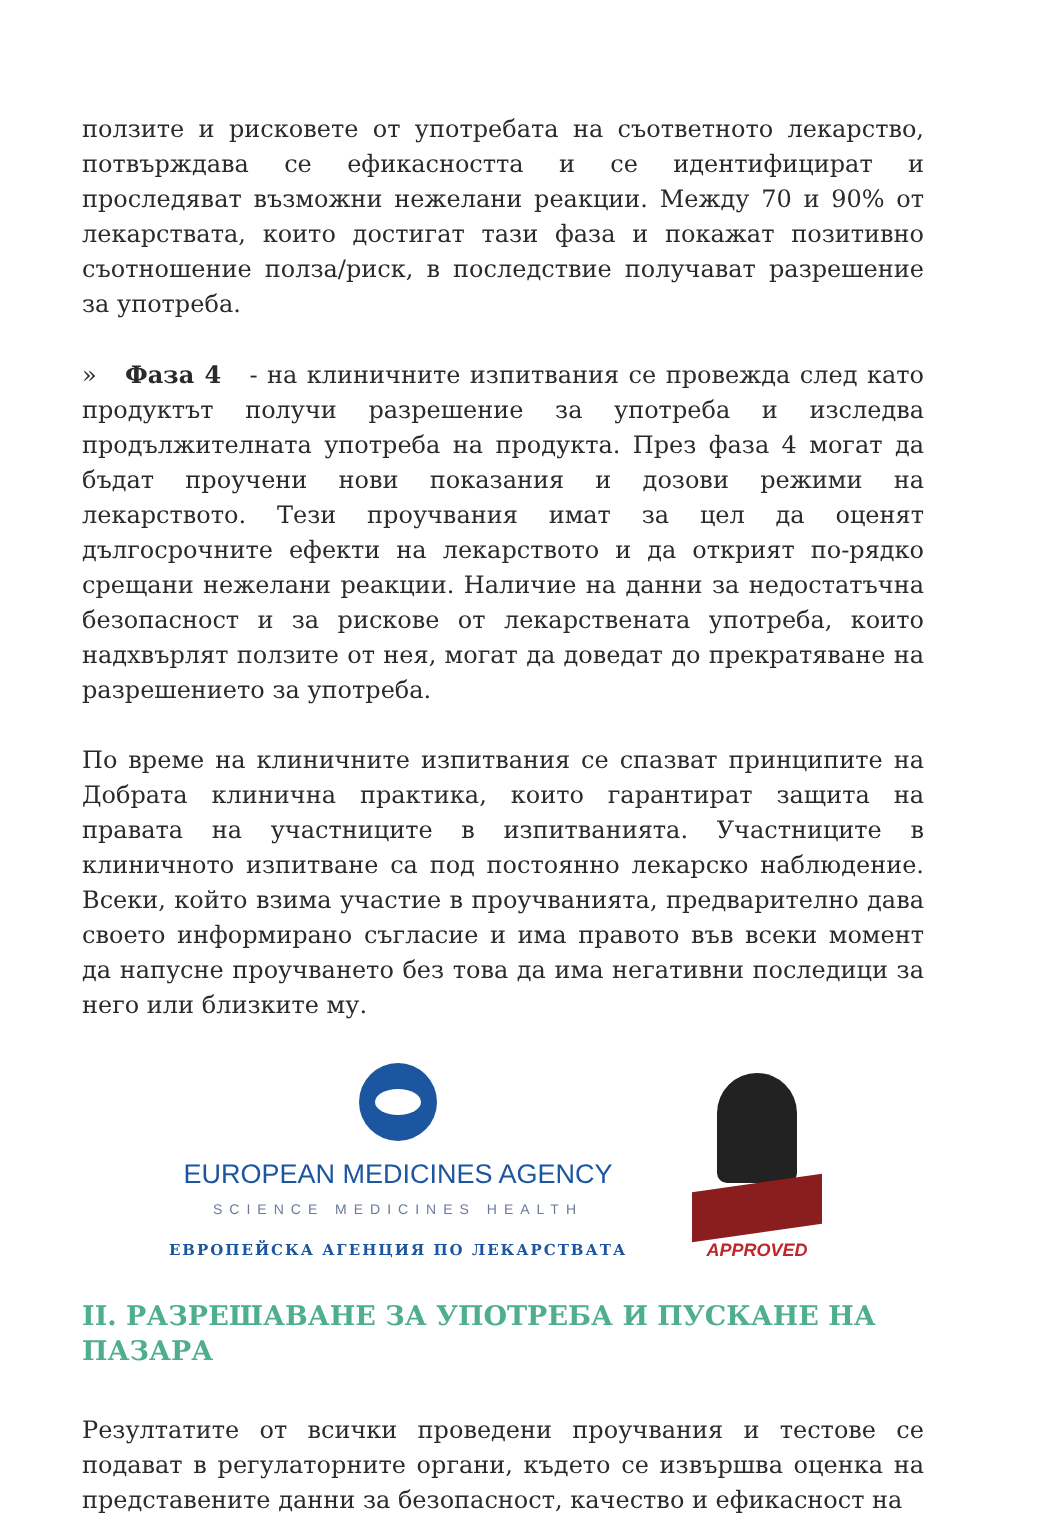ползите и рисковете от употребата на съответното лекарство, потвърждава се ефикасността и се идентифицират и проследяват възможни нежелани реакции. Между 70 и 90% от лекарствата, които достигат тази фаза и покажат позитивно съотношение полза/риск, в последствие получават разрешение за употреба.
» Фаза 4 - на клиничните изпитвания се провежда след като продуктът получи разрешение за употреба и изследва продължителната употреба на продукта. През фаза 4 могат да бъдат проучени нови показания и дозови режими на лекарството. Тези проучвания имат за цел да оценят дългосрочните ефекти на лекарството и да открият по-рядко срещани нежелани реакции. Наличие на данни за недостатъчна безопасност и за рискове от лекарствената употреба, които надхвърлят ползите от нея, могат да доведат до прекратяване на разрешението за употреба.
По време на клиничните изпитвания се спазват принципите на Добрата клинична практика, които гарантират защита на правата на участниците в изпитванията. Участниците в клиничното изпитване са под постоянно лекарско наблюдение. Всеки, който взима участие в проучванията, предварително дава своето информирано съгласие и има правото във всеки момент да напусне проучването без това да има негативни последици за него или близките му.
EUROPEAN MEDICINES AGENCY
SCIENCE MEDICINES HEALTH
ЕВРОПЕЙСКА АГЕНЦИЯ ПО ЛЕКАРСТВАТА
APPROVED
II. РАЗРЕШАВАНЕ ЗА УПОТРЕБА И ПУСКАНЕ НА ПАЗАРА
Резултатите от всички проведени проучвания и тестове се подават в регулаторните органи, където се извършва оценка на представените данни за безопасност, качество и ефикасност на